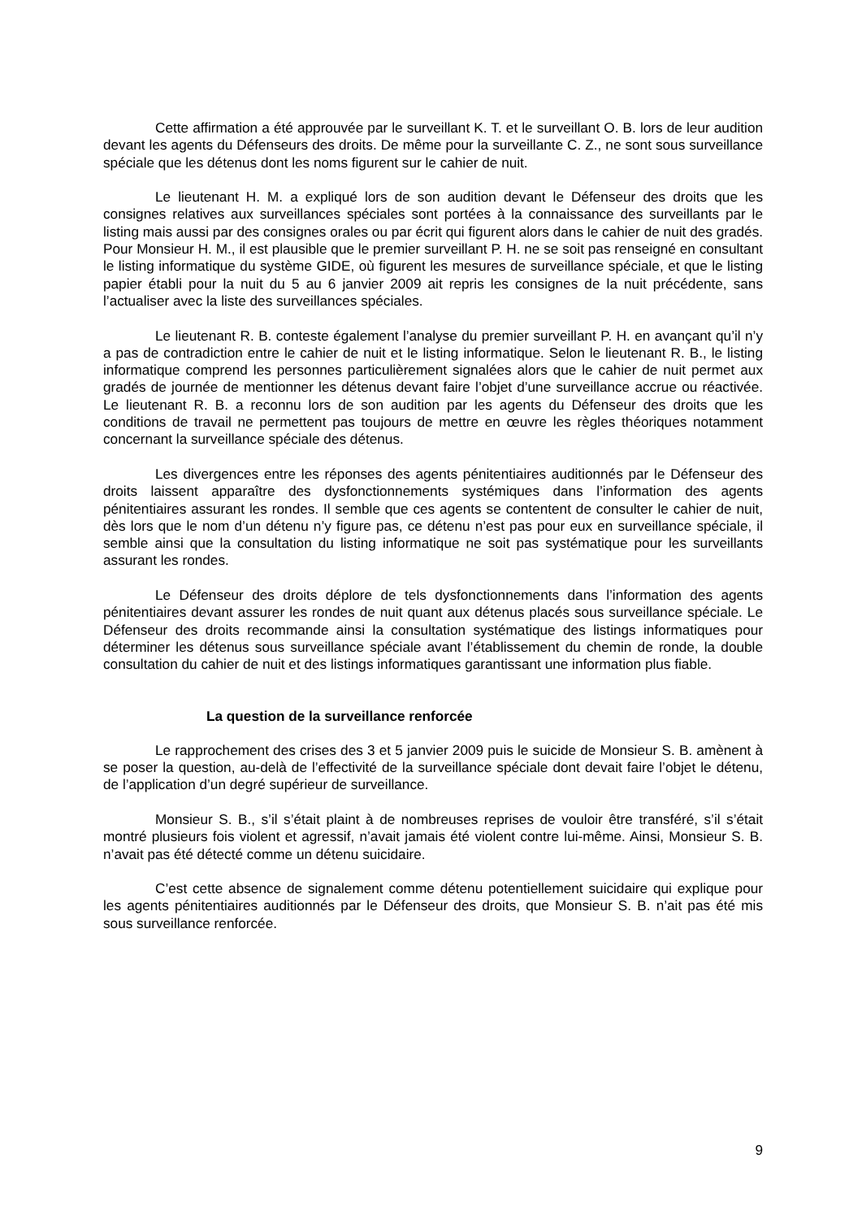Cette affirmation a été approuvée par le surveillant K. T. et le surveillant O. B. lors de leur audition devant les agents du Défenseurs des droits. De même pour la surveillante C. Z., ne sont sous surveillance spéciale que les détenus dont les noms figurent sur le cahier de nuit.
Le lieutenant H. M. a expliqué lors de son audition devant le Défenseur des droits que les consignes relatives aux surveillances spéciales sont portées à la connaissance des surveillants par le listing mais aussi par des consignes orales ou par écrit qui figurent alors dans le cahier de nuit des gradés. Pour Monsieur H. M., il est plausible que le premier surveillant P. H. ne se soit pas renseigné en consultant le listing informatique du système GIDE, où figurent les mesures de surveillance spéciale, et que le listing papier établi pour la nuit du 5 au 6 janvier 2009 ait repris les consignes de la nuit précédente, sans l’actualiser avec la liste des surveillances spéciales.
Le lieutenant R. B. conteste également l’analyse du premier surveillant P. H. en avançant qu’il n’y a pas de contradiction entre le cahier de nuit et le listing informatique. Selon le lieutenant R. B., le listing informatique comprend les personnes particulièrement signalées alors que le cahier de nuit permet aux gradés de journée de mentionner les détenus devant faire l’objet d’une surveillance accrue ou réactivée. Le lieutenant R. B. a reconnu lors de son audition par les agents du Défenseur des droits que les conditions de travail ne permettent pas toujours de mettre en œuvre les règles théoriques notamment concernant la surveillance spéciale des détenus.
Les divergences entre les réponses des agents pénitentiaires auditionnés par le Défenseur des droits laissent apparaître des dysfonctionnements systémiques dans l’information des agents pénitentiaires assurant les rondes. Il semble que ces agents se contentent de consulter le cahier de nuit, dès lors que le nom d’un détenu n’y figure pas, ce détenu n’est pas pour eux en surveillance spéciale, il semble ainsi que la consultation du listing informatique ne soit pas systématique pour les surveillants assurant les rondes.
Le Défenseur des droits déplore de tels dysfonctionnements dans l’information des agents pénitentiaires devant assurer les rondes de nuit quant aux détenus placés sous surveillance spéciale. Le Défenseur des droits recommande ainsi la consultation systématique des listings informatiques pour déterminer les détenus sous surveillance spéciale avant l’établissement du chemin de ronde, la double consultation du cahier de nuit et des listings informatiques garantissant une information plus fiable.
La question de la surveillance renforcée
Le rapprochement des crises des 3 et 5 janvier 2009 puis le suicide de Monsieur S. B. amènent à se poser la question, au-delà de l’effectivité de la surveillance spéciale dont devait faire l’objet le détenu, de l’application d’un degré supérieur de surveillance.
Monsieur S. B., s’il s’était plaint à de nombreuses reprises de vouloir être transféré, s’il s’était montré plusieurs fois violent et agressif, n’avait jamais été violent contre lui-même. Ainsi, Monsieur S. B. n’avait pas été détecté comme un détenu suicidaire.
C’est cette absence de signalement comme détenu potentiellement suicidaire qui explique pour les agents pénitentiaires auditionnés par le Défenseur des droits, que Monsieur S. B. n’ait pas été mis sous surveillance renforcée.
9